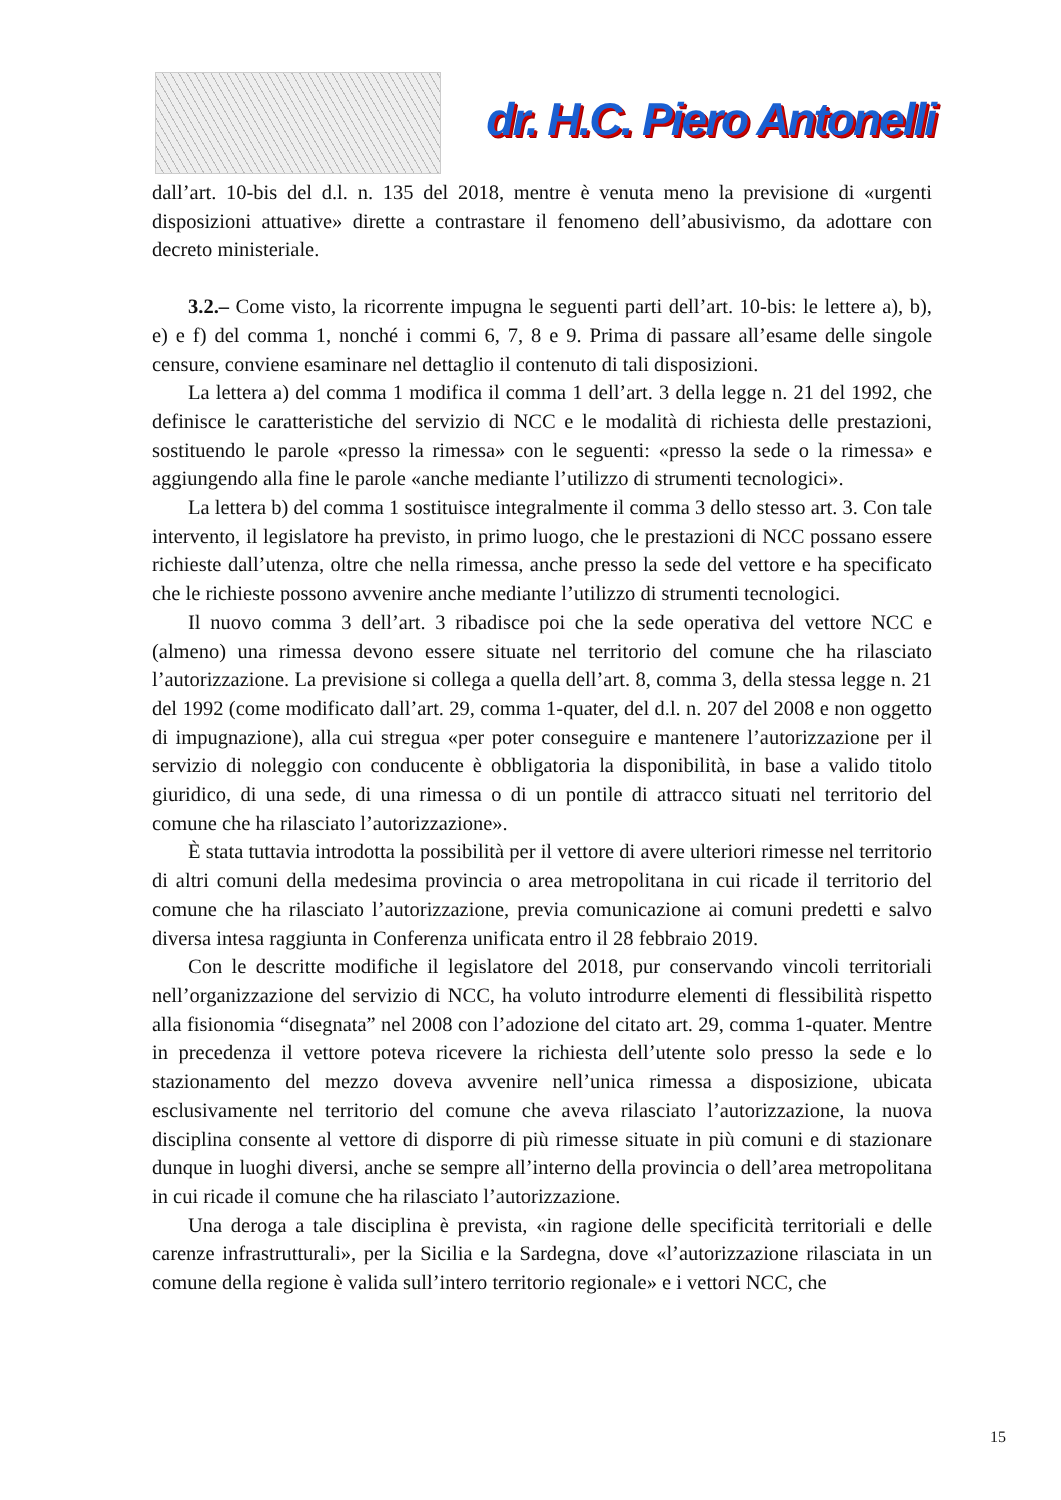dr. H.C. Piero Antonelli
dall’art. 10-bis del d.l. n. 135 del 2018, mentre è venuta meno la previsione di «urgenti disposizioni attuative» dirette a contrastare il fenomeno dell’abusivismo, da adottare con decreto ministeriale.
3.2.– Come visto, la ricorrente impugna le seguenti parti dell’art. 10-bis: le lettere a), b), e) e f) del comma 1, nonché i commi 6, 7, 8 e 9. Prima di passare all’esame delle singole censure, conviene esaminare nel dettaglio il contenuto di tali disposizioni.
La lettera a) del comma 1 modifica il comma 1 dell’art. 3 della legge n. 21 del 1992, che definisce le caratteristiche del servizio di NCC e le modalità di richiesta delle prestazioni, sostituendo le parole «presso la rimessa» con le seguenti: «presso la sede o la rimessa» e aggiungendo alla fine le parole «anche mediante l’utilizzo di strumenti tecnologici».
La lettera b) del comma 1 sostituisce integralmente il comma 3 dello stesso art. 3. Con tale intervento, il legislatore ha previsto, in primo luogo, che le prestazioni di NCC possano essere richieste dall’utenza, oltre che nella rimessa, anche presso la sede del vettore e ha specificato che le richieste possono avvenire anche mediante l’utilizzo di strumenti tecnologici.
Il nuovo comma 3 dell’art. 3 ribadisce poi che la sede operativa del vettore NCC e (almeno) una rimessa devono essere situate nel territorio del comune che ha rilasciato l’autorizzazione. La previsione si collega a quella dell’art. 8, comma 3, della stessa legge n. 21 del 1992 (come modificato dall’art. 29, comma 1-quater, del d.l. n. 207 del 2008 e non oggetto di impugnazione), alla cui stregua «per poter conseguire e mantenere l’autorizzazione per il servizio di noleggio con conducente è obbligatoria la disponibilità, in base a valido titolo giuridico, di una sede, di una rimessa o di un pontile di attracco situati nel territorio del comune che ha rilasciato l’autorizzazione».
È stata tuttavia introdotta la possibilità per il vettore di avere ulteriori rimesse nel territorio di altri comuni della medesima provincia o area metropolitana in cui ricade il territorio del comune che ha rilasciato l’autorizzazione, previa comunicazione ai comuni predetti e salvo diversa intesa raggiunta in Conferenza unificata entro il 28 febbraio 2019.
Con le descritte modifiche il legislatore del 2018, pur conservando vincoli territoriali nell’organizzazione del servizio di NCC, ha voluto introdurre elementi di flessibilità rispetto alla fisionomia “disegnata” nel 2008 con l’adozione del citato art. 29, comma 1-quater. Mentre in precedenza il vettore poteva ricevere la richiesta dell’utente solo presso la sede e lo stazionamento del mezzo doveva avvenire nell’unica rimessa a disposizione, ubicata esclusivamente nel territorio del comune che aveva rilasciato l’autorizzazione, la nuova disciplina consente al vettore di disporre di più rimesse situate in più comuni e di stazionare dunque in luoghi diversi, anche se sempre all’interno della provincia o dell’area metropolitana in cui ricade il comune che ha rilasciato l’autorizzazione.
Una deroga a tale disciplina è prevista, «in ragione delle specificità territoriali e delle carenze infrastrutturali», per la Sicilia e la Sardegna, dove «l’autorizzazione rilasciata in un comune della regione è valida sull’intero territorio regionale» e i vettori NCC, che
15